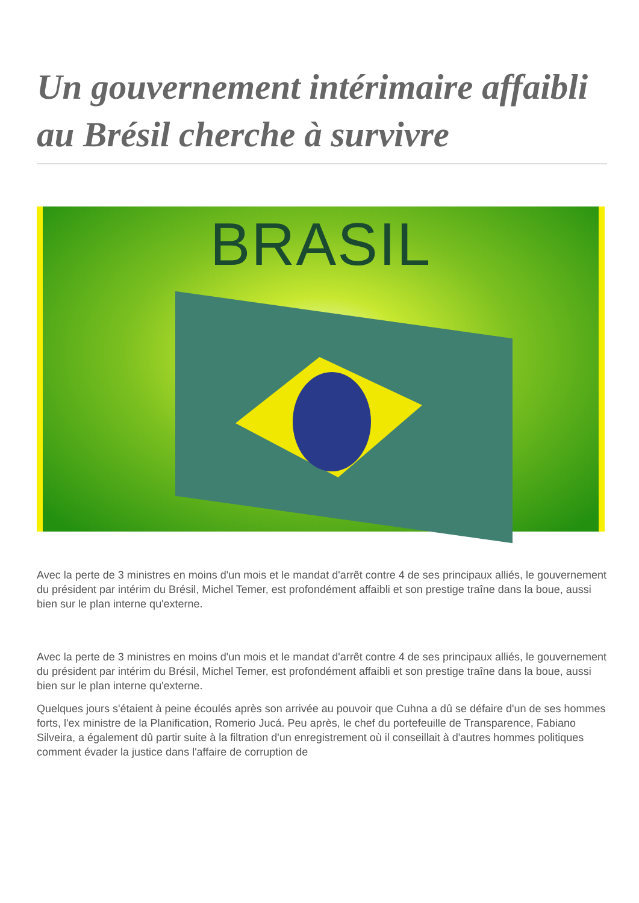Un gouvernement intérimaire affaibli au Brésil cherche à survivre
BRASIL
Avec la perte de 3 ministres en moins d'un mois et le mandat d'arrêt contre 4 de ses principaux alliés, le gouvernement du président par intérim du Brésil, Michel Temer, est profondément affaibli et son prestige traîne dans la boue, aussi bien sur le plan interne qu'externe.
Avec la perte de 3 ministres en moins d'un mois et le mandat d'arrêt contre 4 de ses principaux alliés, le gouvernement du président par intérim du Brésil, Michel Temer, est profondément affaibli et son prestige traîne dans la boue, aussi bien sur le plan interne qu'externe.
Quelques jours s'étaient à peine écoulés après son arrivée au pouvoir que Cuhna a dû se défaire d'un de ses hommes forts, l'ex ministre de la Planification, Romerio Jucá. Peu après, le chef du portefeuille de Transparence, Fabiano Silveira, a également dû partir suite à la filtration d'un enregistrement où il conseillait à d'autres hommes politiques comment évader la justice dans l'affaire de corruption de